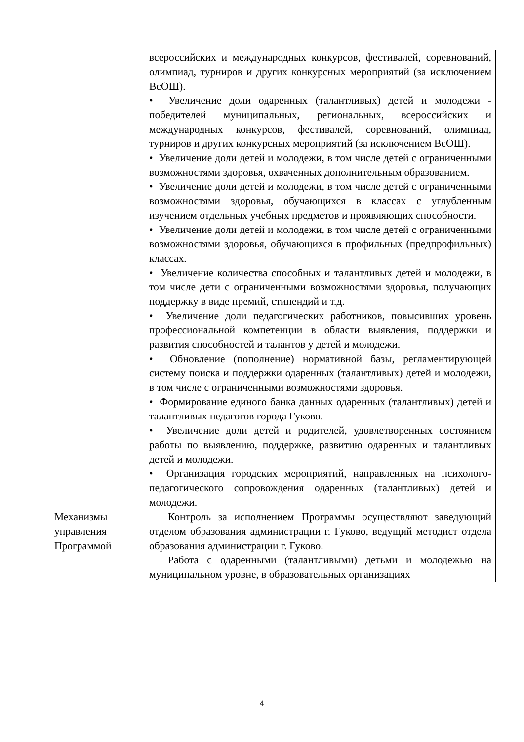| | всероссийских и международных конкурсов, фестивалей, соревнований, олимпиад, турниров и других конкурсных мероприятий (за исключением ВсОШ). • Увеличение доли одаренных (талантливых) детей и молодежи - победителей муниципальных, региональных, всероссийских и международных конкурсов, фестивалей, соревнований, олимпиад, турниров и других конкурсных мероприятий (за исключением ВсОШ). • Увеличение доли детей и молодежи, в том числе детей с ограниченными возможностями здоровья, охваченных дополнительным образованием. • Увеличение доли детей и молодежи, в том числе детей с ограниченными возможностями здоровья, обучающихся в классах с углубленным изучением отдельных учебных предметов и проявляющих способности. • Увеличение доли детей и молодежи, в том числе детей с ограниченными возможностями здоровья, обучающихся в профильных (предпрофильных) классах. • Увеличение количества способных и талантливых детей и молодежи, в том числе дети с ограниченными возможностями здоровья, получающих поддержку в виде премий, стипендий и т.д. • Увеличение доли педагогических работников, повысивших уровень профессиональной компетенции в области выявления, поддержки и развития способностей и талантов у детей и молодежи. • Обновление (пополнение) нормативной базы, регламентирующей систему поиска и поддержки одаренных (талантливых) детей и молодежи, в том числе с ограниченными возможностями здоровья. • Формирование единого банка данных одаренных (талантливых) детей и талантливых педагогов города Гуково. • Увеличение доли детей и родителей, удовлетворенных состоянием работы по выявлению, поддержке, развитию одаренных и талантливых детей и молодежи. • Организация городских мероприятий, направленных на психолого-педагогического сопровождения одаренных (талантливых) детей и молодежи. |
| Механизмы управления Программой | Контроль за исполнением Программы осуществляют заведующий отделом образования администрации г. Гуково, ведущий методист отдела образования администрации г. Гуково. Работа с одаренными (талантливыми) детьми и молодежью на муниципальном уровне, в образовательных организациях |
4